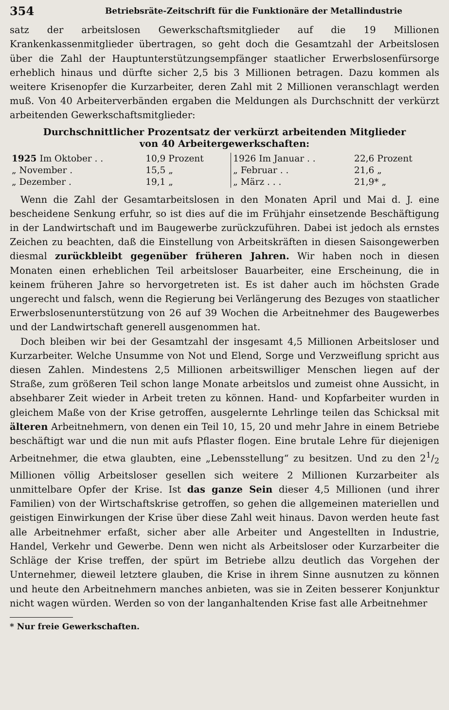354 Betriebsräte-Zeitschrift für die Funktionäre der Metallindustrie
satz der arbeitslosen Gewerkschaftsmitglieder auf die 19 Millionen Krankenkassenmitglieder übertragen, so geht doch die Gesamtzahl der Arbeitslosen über die Zahl der Hauptunterstützungsempfänger staatlicher Erwerbslosenfürsorge erheblich hinaus und dürfte sicher 2,5 bis 3 Millionen betragen. Dazu kommen als weitere Krisenopfer die Kurzarbeiter, deren Zahl mit 2 Millionen veranschlagt werden muß. Von 40 Arbeiterverbänden ergaben die Meldungen als Durchschnitt der verkürzt arbeitenden Gewerkschaftsmitglieder:
Durchschnittlicher Prozentsatz der verkürzt arbeitenden Mitglieder
von 40 Arbeitergewerkschaften:
| 1925 Im Oktober . . | 10,9 Prozent | 1926 Im Januar . . | 22,6 Prozent |
| „ November . | 15,5 „ | „ Februar . . | 21,6 „ |
| „ Dezember . | 19,1 „ | „ März . . . | 21,9* „ |
Wenn die Zahl der Gesamtarbeitslosen in den Monaten April und Mai d. J. eine bescheidene Senkung erfuhr, so ist dies auf die im Frühjahr einsetzende Beschäftigung in der Landwirtschaft und im Baugewerbe zurückzuführen. Dabei ist jedoch als ernstes Zeichen zu beachten, daß die Einstellung von Arbeitskräften in diesen Saisongewerben diesmal zurückbleibt gegenüber früheren Jahren. Wir haben noch in diesen Monaten einen erheblichen Teil arbeitsloser Bauarbeiter, eine Erscheinung, die in keinem früheren Jahre so hervorgetreten ist. Es ist daher auch im höchsten Grade ungerecht und falsch, wenn die Regierung bei Verlängerung des Bezuges von staatlicher Erwerbslosenunterstützung von 26 auf 39 Wochen die Arbeitnehmer des Baugewerbes und der Landwirtschaft generell ausgenommen hat.
Doch bleiben wir bei der Gesamtzahl der insgesamt 4,5 Millionen Arbeitsloser und Kurzarbeiter. Welche Unsumme von Not und Elend, Sorge und Verzweiflung spricht aus diesen Zahlen. Mindestens 2,5 Millionen arbeitswilliger Menschen liegen auf der Straße, zum größeren Teil schon lange Monate arbeitslos und zumeist ohne Aussicht, in absehbarer Zeit wieder in Arbeit treten zu können. Hand- und Kopfarbeiter wurden in gleichem Maße von der Krise getroffen, ausgelernte Lehrlinge teilen das Schicksal mit älteren Arbeitnehmern, von denen ein Teil 10, 15, 20 und mehr Jahre in einem Betriebe beschäftigt war und die nun mit aufs Pflaster flogen. Eine brutale Lehre für diejenigen Arbeitnehmer, die etwa glaubten, eine „Lebensstellung“ zu besitzen. Und zu den 21/2 Millionen völlig Arbeitsloser gesellen sich weitere 2 Millionen Kurzarbeiter als unmittelbare Opfer der Krise. Ist das ganze Sein dieser 4,5 Millionen (und ihrer Familien) von der Wirtschaftskrise getroffen, so gehen die allgemeinen materiellen und geistigen Einwirkungen der Krise über diese Zahl weit hinaus. Davon werden heute fast alle Arbeitnehmer erfaßt, sicher aber alle Arbeiter und Angestellten in Industrie, Handel, Verkehr und Gewerbe. Denn wen nicht als Arbeitsloser oder Kurzarbeiter die Schläge der Krise treffen, der spürt im Betriebe allzu deutlich das Vorgehen der Unternehmer, dieweil letztere glauben, die Krise in ihrem Sinne ausnutzen zu können und heute den Arbeitnehmern manches anbieten, was sie in Zeiten besserer Konjunktur nicht wagen würden. Werden so von der langanhaltenden Krise fast alle Arbeitnehmer
* Nur freie Gewerkschaften.